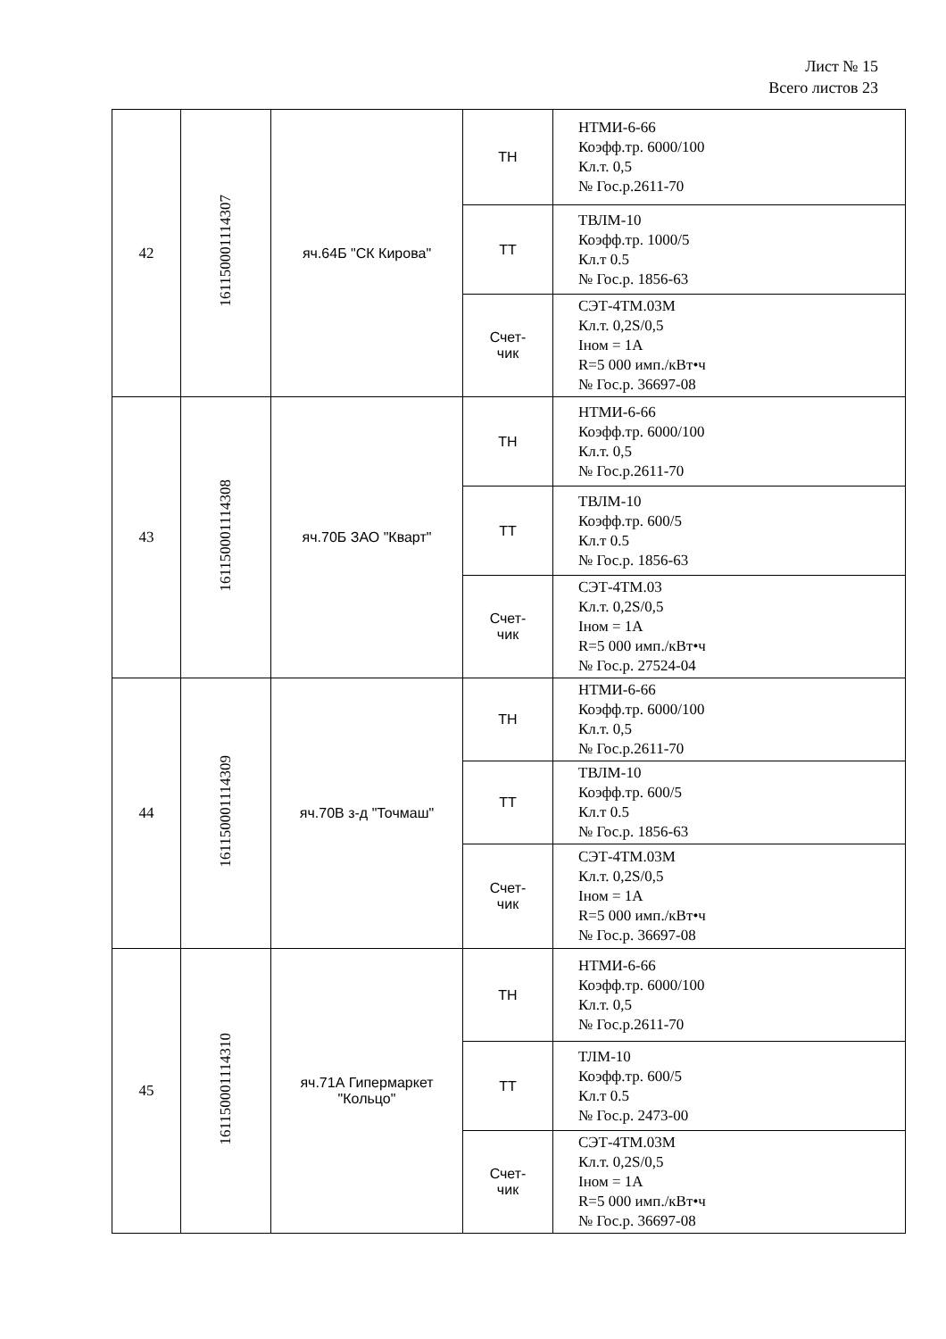Лист № 15
Всего листов 23
| 42 | 16115000111430​7 | яч.64Б "СК Кирова" | ТН | НТМИ-6-66 Коэфф.тр. 6000/100 Кл.т. 0,5 № Гос.р.2611-70 |
| | | | ТТ | ТВЛМ-10 Коэфф.тр. 1000/5 Кл.т 0.5 № Гос.р. 1856-63 |
| | | | Счет- чик | СЭТ-4ТМ.03М Кл.т. 0,2S/0,5 Iном = 1А R=5 000 имп./кВт•ч № Гос.р. 36697-08 |
| 43 | 161150001114308 | яч.70Б ЗАО "Кварт" | ТН | НТМИ-6-66 Коэфф.тр. 6000/100 Кл.т. 0,5 № Гос.р.2611-70 |
| | | | ТТ | ТВЛМ-10 Коэфф.тр. 600/5 Кл.т 0.5 № Гос.р. 1856-63 |
| | | | Счет- чик | СЭТ-4ТМ.03 Кл.т. 0,2S/0,5 Iном = 1А R=5 000 имп./кВт•ч № Гос.р. 27524-04 |
| 44 | 161150001114309 | яч.70В з-д "Точмаш" | ТН | НТМИ-6-66 Коэфф.тр. 6000/100 Кл.т. 0,5 № Гос.р.2611-70 |
| | | | ТТ | ТВЛМ-10 Коэфф.тр. 600/5 Кл.т 0.5 № Гос.р. 1856-63 |
| | | | Счет- чик | СЭТ-4ТМ.03М Кл.т. 0,2S/0,5 Iном = 1А R=5 000 имп./кВт•ч № Гос.р. 36697-08 |
| 45 | 161150001114310 | яч.71А Гипермаркет "Кольцо" | ТН | НТМИ-6-66 Коэфф.тр. 6000/100 Кл.т. 0,5 № Гос.р.2611-70 |
| | | | ТТ | ТЛМ-10 Коэфф.тр. 600/5 Кл.т 0.5 № Гос.р. 2473-00 |
| | | | Счет- чик | СЭТ-4ТМ.03М Кл.т. 0,2S/0,5 Iном = 1А R=5 000 имп./кВт•ч № Гос.р. 36697-08 |